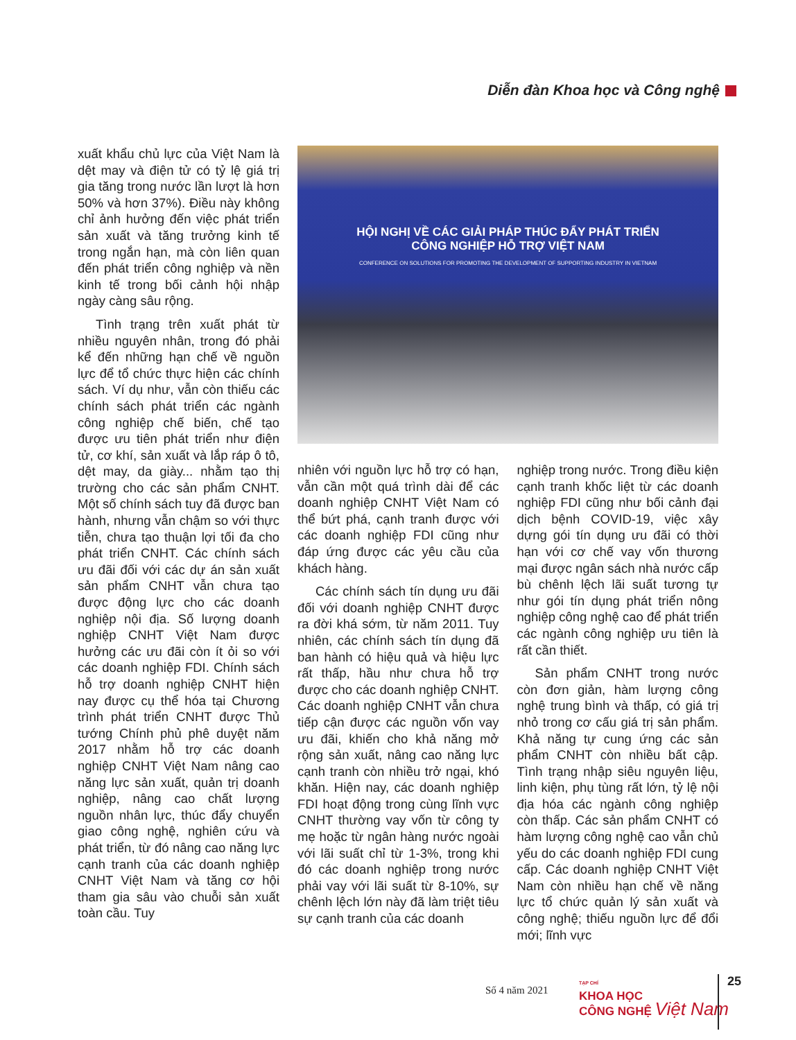Diễn đàn Khoa học và Công nghệ
xuất khẩu chủ lực của Việt Nam là dệt may và điện tử có tỷ lệ giá trị gia tăng trong nước lần lượt là hơn 50% và hơn 37%). Điều này không chỉ ảnh hưởng đến việc phát triển sản xuất và tăng trưởng kinh tế trong ngắn hạn, mà còn liên quan đến phát triển công nghiệp và nền kinh tế trong bối cảnh hội nhập ngày càng sâu rộng.
Tình trạng trên xuất phát từ nhiều nguyên nhân, trong đó phải kể đến những hạn chế về nguồn lực để tổ chức thực hiện các chính sách. Ví dụ như, vẫn còn thiếu các chính sách phát triển các ngành công nghiệp chế biến, chế tạo được ưu tiên phát triển như điện tử, cơ khí, sản xuất và lắp ráp ô tô, dệt may, da giày... nhằm tạo thị trường cho các sản phẩm CNHT. Một số chính sách tuy đã được ban hành, nhưng vẫn chậm so với thực tiễn, chưa tạo thuận lợi tối đa cho phát triển CNHT. Các chính sách ưu đãi đối với các dự án sản xuất sản phẩm CNHT vẫn chưa tạo được động lực cho các doanh nghiệp nội địa. Số lượng doanh nghiệp CNHT Việt Nam được hưởng các ưu đãi còn ít ỏi so với các doanh nghiệp FDI. Chính sách hỗ trợ doanh nghiệp CNHT hiện nay được cụ thể hóa tại Chương trình phát triển CNHT được Thủ tướng Chính phủ phê duyệt năm 2017 nhằm hỗ trợ các doanh nghiệp CNHT Việt Nam nâng cao năng lực sản xuất, quản trị doanh nghiệp, nâng cao chất lượng nguồn nhân lực, thúc đẩy chuyển giao công nghệ, nghiên cứu và phát triển, từ đó nâng cao năng lực cạnh tranh của các doanh nghiệp CNHT Việt Nam và tăng cơ hội tham gia sâu vào chuỗi sản xuất toàn cầu. Tuy
HỘI NGHỊ VỀ CÁC GIẢI PHÁP THÚC ĐẨY PHÁT TRIỂN
CÔNG NGHIỆP HỖ TRỢ VIỆT NAM
CONFERENCE ON SOLUTIONS FOR PROMOTING THE DEVELOPMENT OF SUPPORTING INDUSTRY IN VIETNAM
nhiên với nguồn lực hỗ trợ có hạn, vẫn cần một quá trình dài để các doanh nghiệp CNHT Việt Nam có thể bứt phá, cạnh tranh được với các doanh nghiệp FDI cũng như đáp ứng được các yêu cầu của khách hàng.
Các chính sách tín dụng ưu đãi đối với doanh nghiệp CNHT được ra đời khá sớm, từ năm 2011. Tuy nhiên, các chính sách tín dụng đã ban hành có hiệu quả và hiệu lực rất thấp, hầu như chưa hỗ trợ được cho các doanh nghiệp CNHT. Các doanh nghiệp CNHT vẫn chưa tiếp cận được các nguồn vốn vay ưu đãi, khiến cho khả năng mở rộng sản xuất, nâng cao năng lực cạnh tranh còn nhiều trở ngại, khó khăn. Hiện nay, các doanh nghiệp FDI hoạt động trong cùng lĩnh vực CNHT thường vay vốn từ công ty mẹ hoặc từ ngân hàng nước ngoài với lãi suất chỉ từ 1-3%, trong khi đó các doanh nghiệp trong nước phải vay với lãi suất từ 8-10%, sự chênh lệch lớn này đã làm triệt tiêu sự cạnh tranh của các doanh
nghiệp trong nước. Trong điều kiện cạnh tranh khốc liệt từ các doanh nghiệp FDI cũng như bối cảnh đại dịch bệnh COVID-19, việc xây dựng gói tín dụng ưu đãi có thời hạn với cơ chế vay vốn thương mại được ngân sách nhà nước cấp bù chênh lệch lãi suất tương tự như gói tín dụng phát triển nông nghiệp công nghệ cao để phát triển các ngành công nghiệp ưu tiên là rất cần thiết.
Sản phẩm CNHT trong nước còn đơn giản, hàm lượng công nghệ trung bình và thấp, có giá trị nhỏ trong cơ cấu giá trị sản phẩm. Khả năng tự cung ứng các sản phẩm CNHT còn nhiều bất cập. Tình trạng nhập siêu nguyên liệu, linh kiện, phụ tùng rất lớn, tỷ lệ nội địa hóa các ngành công nghiệp còn thấp. Các sản phẩm CNHT có hàm lượng công nghệ cao vẫn chủ yếu do các doanh nghiệp FDI cung cấp. Các doanh nghiệp CNHT Việt Nam còn nhiều hạn chế về năng lực tổ chức quản lý sản xuất và công nghệ; thiếu nguồn lực để đổi mới; lĩnh vực
Số 4 năm 2021
TẠP CHÍ
KHOA HỌC
CÔNG NGHỆ Việt Nam
25